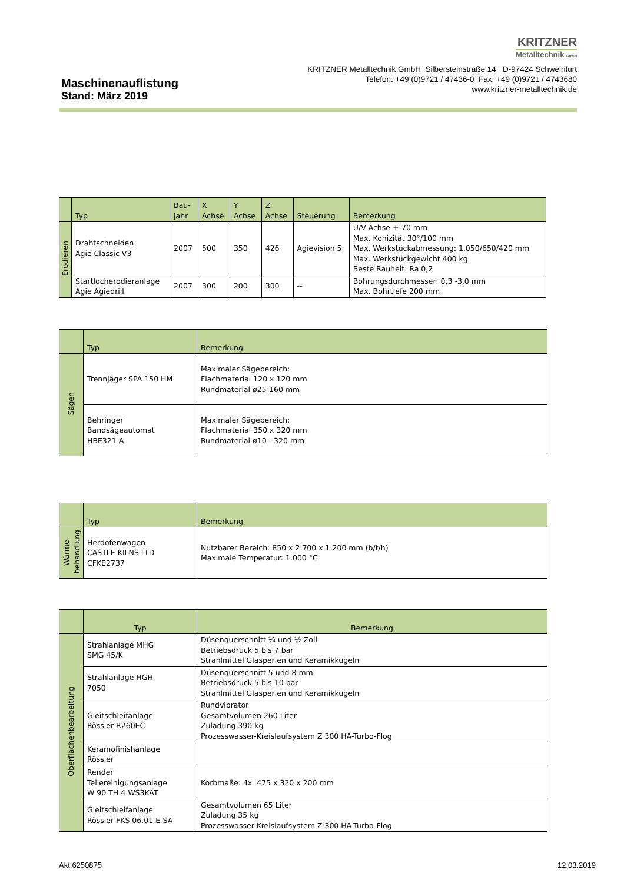KRITZNER
Metalltechnik GmbH
KRITZNER Metalltechnik GmbH Silbersteinstraße 14 D-97424 Schweinfurt
Telefon: +49 (0)9721 / 47436-0 Fax: +49 (0)9721 / 4743680
www.kritzner-metalltechnik.de
Maschinenauflistung
Stand: März 2019
| | Typ | Bau- jahr | X Achse | Y Achse | Z Achse | Steuerung | Bemerkung |
| --- | --- | --- | --- | --- | --- | --- | --- |
| Erodieren | Drahtschneiden Agie Classic V3 | 2007 | 500 | 350 | 426 | Agievision 5 | U/V Achse +-70 mm Max. Konizität 30°/100 mm Max. Werkstückabmessung: 1.050/650/420 mm Max. Werkstückgewicht 400 kg Beste Rauheit: Ra 0,2 |
| | Startlocherodieranlage Agie Agiedrill | 2007 | 300 | 200 | 300 | -- | Bohrungsdurchmesser: 0,3 -3,0 mm Max. Bohrtiefe 200 mm |
| | Typ | Bemerkung |
| --- | --- | --- |
| Sägen | Trennjäger SPA 150 HM | Maximaler Sägebereich: Flachmaterial 120 x 120 mm Rundmaterial ø25-160 mm |
| | Behringer Bandsägeautomat HBE321 A | Maximaler Sägebereich: Flachmaterial 350 x 320 mm Rundmaterial ø10 - 320 mm |
| | Typ | Bemerkung |
| --- | --- | --- |
| Wärme- behandlung | Herdofenwagen CASTLE KILNS LTD CFKE2737 | Nutzbarer Bereich: 850 x 2.700 x 1.200 mm (b/t/h) Maximale Temperatur: 1.000 °C |
| | Typ | Bemerkung |
| --- | --- | --- |
| Oberflächenbearbeitung | Strahlanlage MHG SMG 45/K | Düsenquerschnitt ¼ und ½ Zoll Betriebsdruck 5 bis 7 bar Strahlmittel Glasperlen und Keramikkugeln |
| | Strahlanlage HGH 7050 | Düsenquerschnitt 5 und 8 mm Betriebsdruck 5 bis 10 bar Strahlmittel Glasperlen und Keramikkugeln |
| | Gleitschleifanlage Rössler R260EC | Rundvibrator Gesamtvolumen 260 Liter Zuladung 390 kg Prozesswasser-Kreislaufsystem Z 300 HA-Turbo-Flog |
| | Keramofinishanlage Rössler | |
| | Render Teilereinigungsanlage W 90 TH 4 WS3KAT | Korbmaße: 4x 475 x 320 x 200 mm |
| | Gleitschleifanlage Rössler FKS 06.01 E-SA | Gesamtvolumen 65 Liter Zuladung 35 kg Prozesswasser-Kreislaufsystem Z 300 HA-Turbo-Flog |
Akt.6250875 12.03.2019